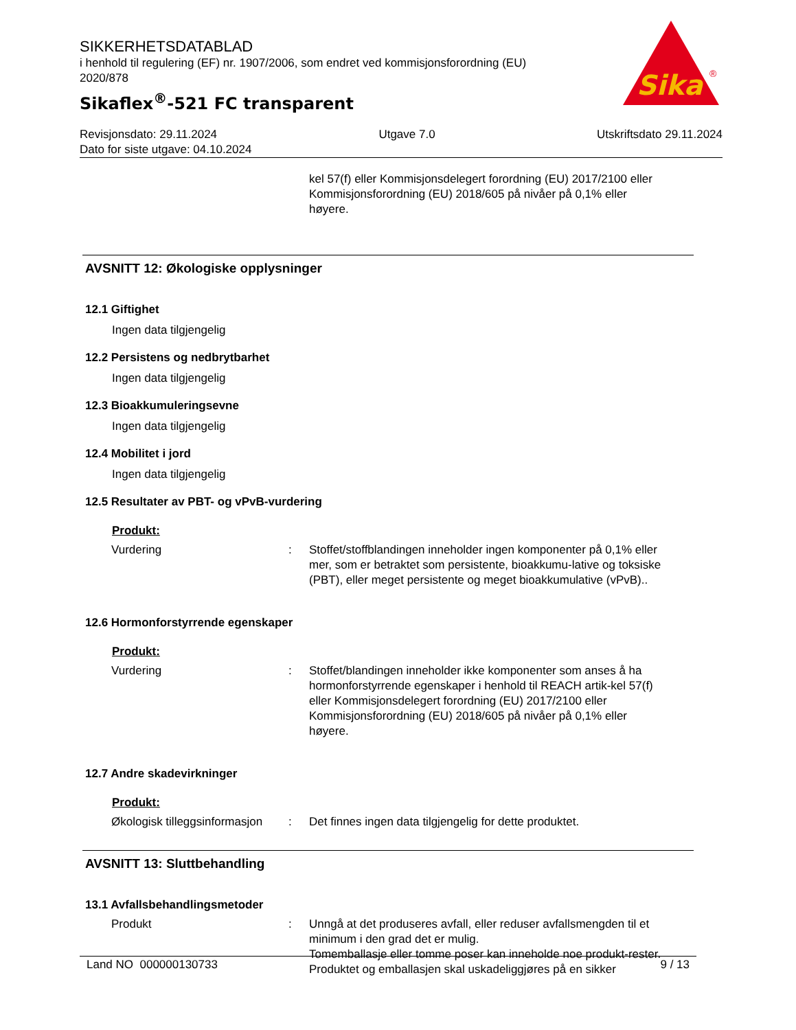SIKKERHETSDATABLAD
i henhold til regulering (EF) nr. 1907/2006, som endret ved kommisjonsforordning (EU) 2020/878
Sikaflex<sup>®</sup>-521 FC transparent
Sika
®
Revisjonsdato: 29.11.2024 Utgave 7.0 Utskriftsdato 29.11.2024
Dato for siste utgave: 04.10.2024
kel 57(f) eller Kommisjonsdelegert forordning (EU) 2017/2100 eller Kommisjonsforordning (EU) 2018/605 på nivåer på 0,1% eller høyere.
AVSNITT 12: Økologiske opplysninger
12.1 Giftighet
Ingen data tilgjengelig
12.2 Persistens og nedbrytbarhet
Ingen data tilgjengelig
12.3 Bioakkumuleringsevne
Ingen data tilgjengelig
12.4 Mobilitet i jord
Ingen data tilgjengelig
12.5 Resultater av PBT- og vPvB-vurdering
Produkt:
Vurdering : Stoffet/stoffblandingen inneholder ingen komponenter på 0,1% eller mer, som er betraktet som persistente, bioakkumu-lative og toksiske (PBT), eller meget persistente og meget bioakkumulative (vPvB)..
12.6 Hormonforstyrrende egenskaper
Produkt:
Vurdering : Stoffet/blandingen inneholder ikke komponenter som anses å ha hormonforstyrrende egenskaper i henhold til REACH artik-kel 57(f) eller Kommisjonsdelegert forordning (EU) 2017/2100 eller Kommisjonsforordning (EU) 2018/605 på nivåer på 0,1% eller høyere.
12.7 Andre skadevirkninger
Produkt:
Økologisk tilleggsinformasjon
: Det finnes ingen data tilgjengelig for dette produktet.
AVSNITT 13: Sluttbehandling
13.1 Avfallsbehandlingsmetoder
Produkt : Unngå at det produseres avfall, eller reduser avfallsmengden til et minimum i den grad det er mulig.
Tomemballasje eller tomme poser kan inneholde noe produkt-rester.
Produktet og emballasjen skal uskadeliggjøres på en sikker
Land NO 000000130733 9 / 13